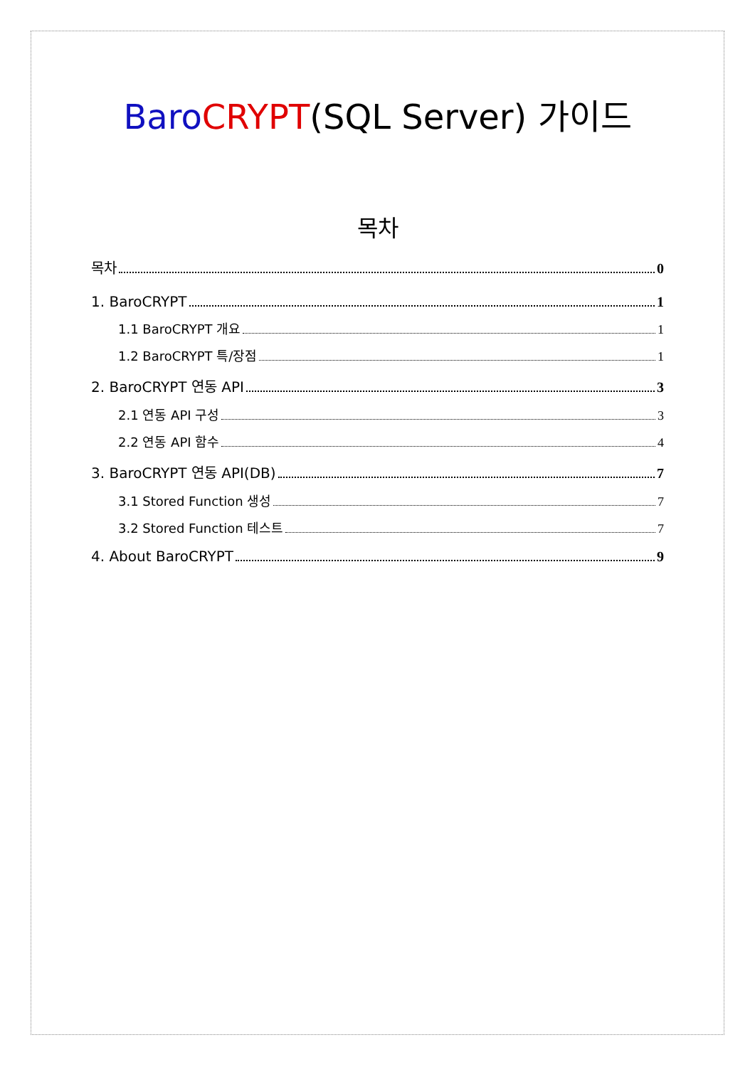Baro CRYPT(SQL Server) 가이드
목차
목차 0
1. BaroCRYPT 1
1.1 BaroCRYPT 개요 1
1.2 BaroCRYPT 특/장점 1
2. BaroCRYPT 연동 API 3
2.1 연동 API 구성 3
2.2 연동 API 함수 4
3. BaroCRYPT 연동 API(DB) 7
3.1 Stored Function 생성 7
3.2 Stored Function 테스트 7
4. About BaroCRYPT 9